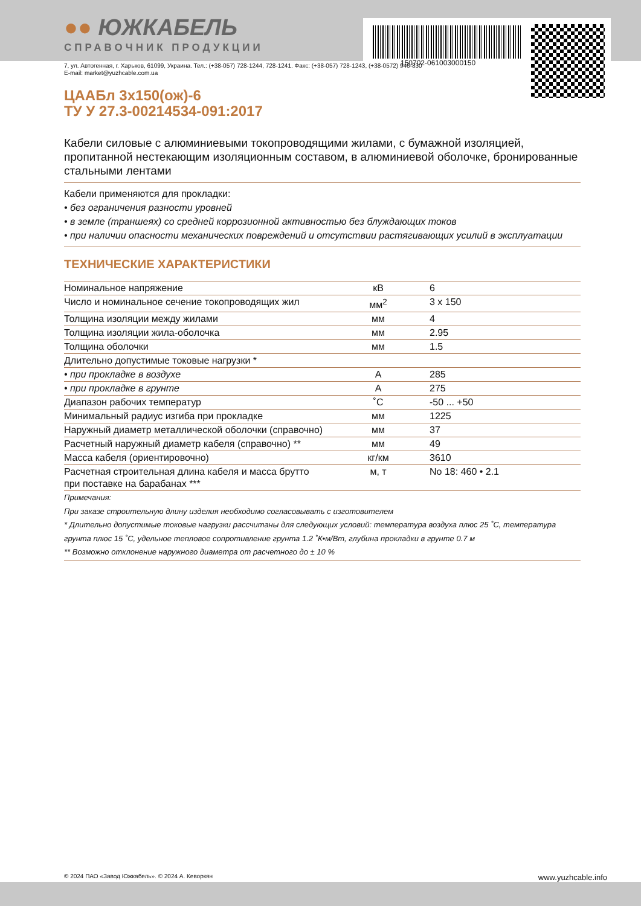150702-061003000150
●● ЮЖКАБЕЛЬ
СПРАВОЧНИК ПРОДУКЦИИ
7, ул. Автогенная, г. Харьков, 61099, Украина. Тел.: (+38-057) 728-1244, 728-1241. Факс: (+38-057) 728-1243, (+38-0572) 946-830
E-mail: market@yuzhcable.com.ua
ЦААБл 3х150(ож)-6
ТУ У 27.3-00214534-091:2017
Кабели силовые с алюминиевыми токопроводящими жилами, с бумажной изоляцией, пропитанной нестекающим изоляционным составом, в алюминиевой оболочке, бронированные стальными лентами
Кабели применяются для прокладки:
• без ограничения разности уровней
• в земле (траншеях) со средней коррозионной активностью без блуждающих токов
• при наличии опасности механических повреждений и отсутствии растягивающих усилий в эксплуатации
ТЕХНИЧЕСКИЕ ХАРАКТЕРИСТИКИ
| Номинальное напряжение | кВ | 6 |
| Число и номинальное сечение токопроводящих жил | мм<sup>2</sup> | 3 x 150 |
| Толщина изоляции между жилами | мм | 4 |
| Толщина изоляции жила-оболочка | мм | 2.95 |
| Толщина оболочки | мм | 1.5 |
| Длительно допустимые токовые нагрузки * | | |
| • при прокладке в воздухе | А | 285 |
| • при прокладке в грунте | А | 275 |
| Диапазон рабочих температур | ˚С | -50 ... +50 |
| Минимальный радиус изгиба при прокладке | мм | 1225 |
| Наружный диаметр металлической оболочки (справочно) | мм | 37 |
| Расчетный наружный диаметр кабеля (справочно) ** | мм | 49 |
| Масса кабеля (ориентировочно) | кг/км | 3610 |
| Расчетная строительная длина кабеля и масса брутто при поставке на барабанах *** | м, т | No 18: 460 • 2.1 |
Примечания:
При заказе строительную длину изделия необходимо согласовывать с изготовителем
* Длительно допустимые токовые нагрузки рассчитаны для следующих условий: температура воздуха плюс 25 ˚С, температура грунта плюс 15 ˚С, удельное тепловое сопротивление грунта 1.2 ˚К•м/Вт, глубина прокладки в грунте 0.7 м
** Возможно отклонение наружного диаметра от расчетного до ± 10 %
© 2024 ПАО «Завод Южкабель». © 2024 А. Кеворкян www.yuzhcable.info